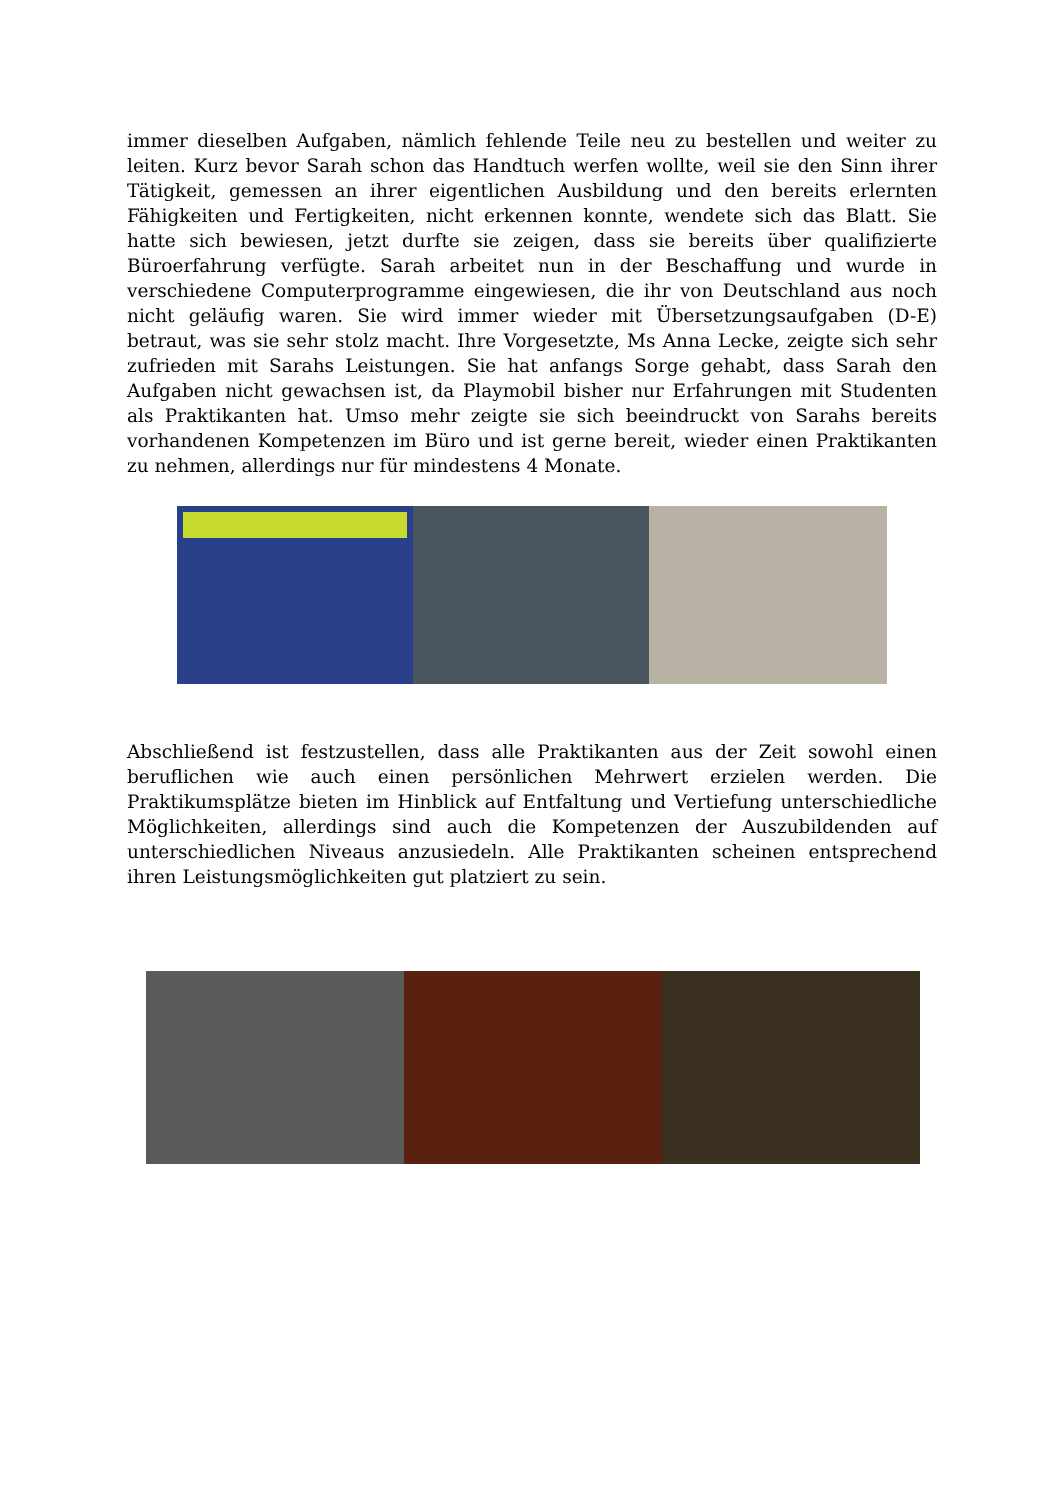immer dieselben Aufgaben, nämlich fehlende Teile neu zu bestellen und weiter zu leiten. Kurz bevor Sarah schon das Handtuch werfen wollte, weil sie den Sinn ihrer Tätigkeit, gemessen an ihrer eigentlichen Ausbildung und den bereits erlernten Fähigkeiten und Fertigkeiten, nicht erkennen konnte, wendete sich das Blatt. Sie hatte sich bewiesen, jetzt durfte sie zeigen, dass sie bereits über qualifizierte Büroerfahrung verfügte. Sarah arbeitet nun in der Beschaffung und wurde in verschiedene Computerprogramme eingewiesen, die ihr von Deutschland aus noch nicht geläufig waren. Sie wird immer wieder mit Übersetzungsaufgaben (D-E) betraut, was sie sehr stolz macht. Ihre Vorgesetzte, Ms Anna Lecke, zeigte sich sehr zufrieden mit Sarahs Leistungen. Sie hat anfangs Sorge gehabt, dass Sarah den Aufgaben nicht gewachsen ist, da Playmobil bisher nur Erfahrungen mit Studenten als Praktikanten hat. Umso mehr zeigte sie sich beeindruckt von Sarahs bereits vorhandenen Kompetenzen im Büro und ist gerne bereit, wieder einen Praktikanten zu nehmen, allerdings nur für mindestens 4 Monate.
Abschließend ist festzustellen, dass alle Praktikanten aus der Zeit sowohl einen beruflichen wie auch einen persönlichen Mehrwert erzielen werden. Die Praktikumsplätze bieten im Hinblick auf Entfaltung und Vertiefung unterschiedliche Möglichkeiten, allerdings sind auch die Kompetenzen der Auszubildenden auf unterschiedlichen Niveaus anzusiedeln. Alle Praktikanten scheinen entsprechend ihren Leistungsmöglichkeiten gut platziert zu sein.